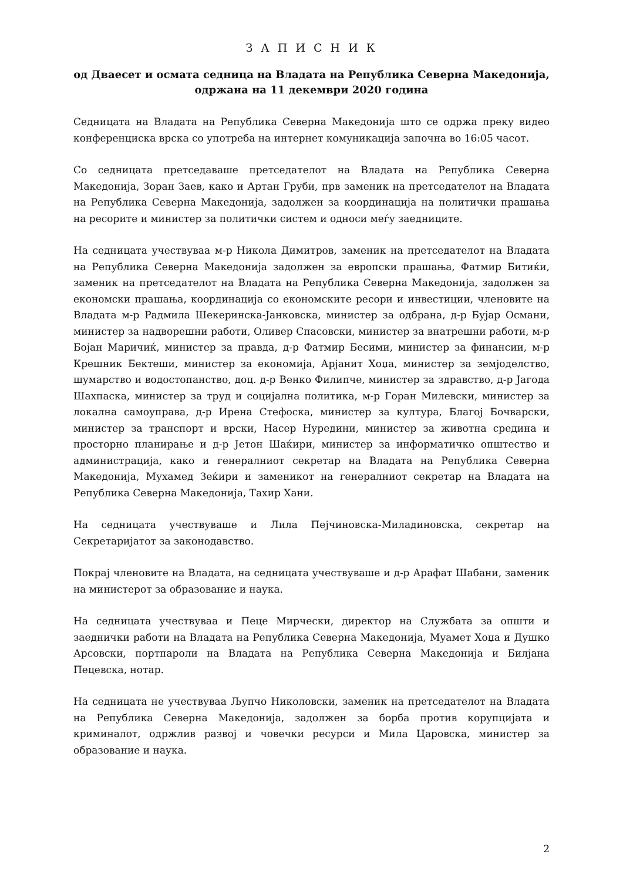З А П И С Н И К
од Дваесет и осмата седница на Владата на Република Северна Македонија,
одржана на 11 декември 2020 година
Седницата на Владата на Република Северна Македонија што се одржа преку видео конференциска врска со употреба на интернет комуникација започна во 16:05 часот.
Со седницата претседаваше претседателот на Владата на Република Северна Македонија, Зоран Заев, како и Артан Груби, прв заменик на претседателот на Владата на Република Северна Македонија, задолжен за координација на политички прашања на ресорите и министер за политички систем и односи меѓу заедниците.
На седницата учествуваа м-р Никола Димитров, заменик на претседателот на Владата на Република Северна Македонија задолжен за европски прашања, Фатмир Битиќи, заменик на претседателот на Владата на Република Северна Македонија, задолжен за економски прашања, координација со економските ресори и инвестиции, членовите на Владата м-р Радмила Шекеринска-Јанковска, министер за одбрана, д-р Бујар Османи, министер за надворешни работи, Оливер Спасовски, министер за внатрешни работи, м-р Бојан Маричиќ, министер за правда, д-р Фатмир Бесими, министер за финансии, м-р Крешник Бектеши, министер за економија, Арјанит Хоџа, министер за земјоделство, шумарство и водостопанство, доц. д-р Венко Филипче, министер за здравство, д-р Јагода Шахпаска, министер за труд и социјална политика, м-р Горан Милевски, министер за локална самоуправа, д-р Ирена Стефоска, министер за култура, Благој Бочварски, министер за транспорт и врски, Насер Нуредини, министер за животна средина и просторно планирање и д-р Јетон Шаќири, министер за информатичко општество и администрација, како и генералниот секретар на Владата на Република Северна Македонија, Мухамед Зеќири и заменикот на генералниот секретар на Владата на Република Северна Македонија, Тахир Хани.
На седницата учествуваше и Лила Пејчиновска-Миладиновска, секретар на Секретаријатот за законодавство.
Покрај членовите на Владата, на седницата учествуваше и д-р Арафат Шабани, заменик на министерот за образование и наука.
На седницата учествуваа и Пеце Мирчески, директор на Службата за општи и заеднички работи на Владата на Република Северна Македонија, Муамет Хоџа и Душко Арсовски, портпароли на Владата на Република Северна Македонија и Билјана Пецевска, нотар.
На седницата не учествуваа Љупчо Николовски, заменик на претседателот на Владата на Република Северна Македонија, задолжен за борба против корупцијата и криминалот, одржлив развој и човечки ресурси и Мила Царовска, министер за образование и наука.
2